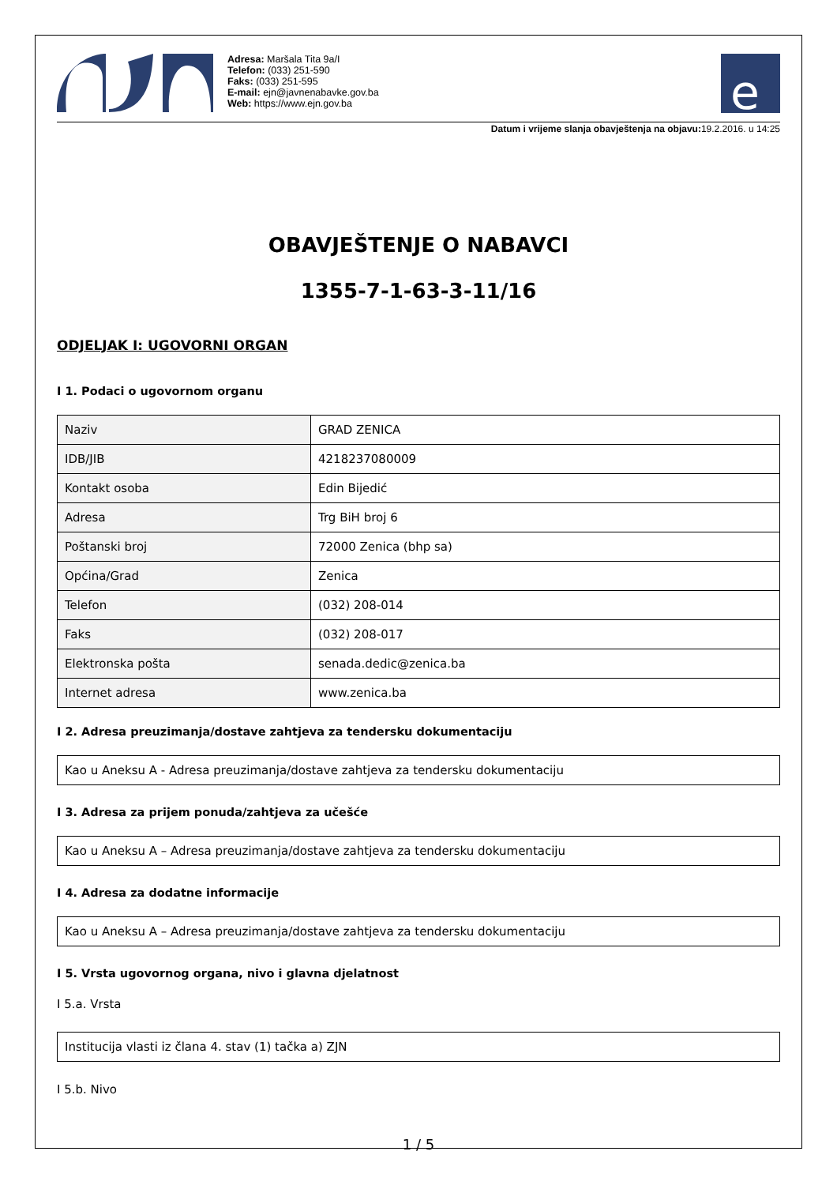Adresa: Maršala Tita 9a/I
Telefon: (033) 251-590
Faks: (033) 251-595
E-mail: ejn@javnenabavke.gov.ba
Web: https://www.ejn.gov.ba
e
Datum i vrijeme slanja obavještenja na objavu: 19.2.2016. u 14:25
OBAVJEŠTENJE O NABAVCI
1355-7-1-63-3-11/16
ODJELJAK I: UGOVORNI ORGAN
I 1. Podaci o ugovornom organu
| Naziv | GRAD ZENICA |
| IDB/JIB | 4218237080009 |
| Kontakt osoba | Edin Bijedić |
| Adresa | Trg BiH broj 6 |
| Poštanski broj | 72000 Zenica (bhp sa) |
| Općina/Grad | Zenica |
| Telefon | (032) 208-014 |
| Faks | (032) 208-017 |
| Elektronska pošta | senada.dedic@zenica.ba |
| Internet adresa | www.zenica.ba |
I 2. Adresa preuzimanja/dostave zahtjeva za tendersku dokumentaciju
Kao u Aneksu A - Adresa preuzimanja/dostave zahtjeva za tendersku dokumentaciju
I 3. Adresa za prijem ponuda/zahtjeva za učešće
Kao u Aneksu A – Adresa preuzimanja/dostave zahtjeva za tendersku dokumentaciju
I 4. Adresa za dodatne informacije
Kao u Aneksu A – Adresa preuzimanja/dostave zahtjeva za tendersku dokumentaciju
I 5. Vrsta ugovornog organa, nivo i glavna djelatnost
I 5.a. Vrsta
Institucija vlasti iz člana 4. stav (1) tačka a) ZJN
I 5.b. Nivo
1 / 5